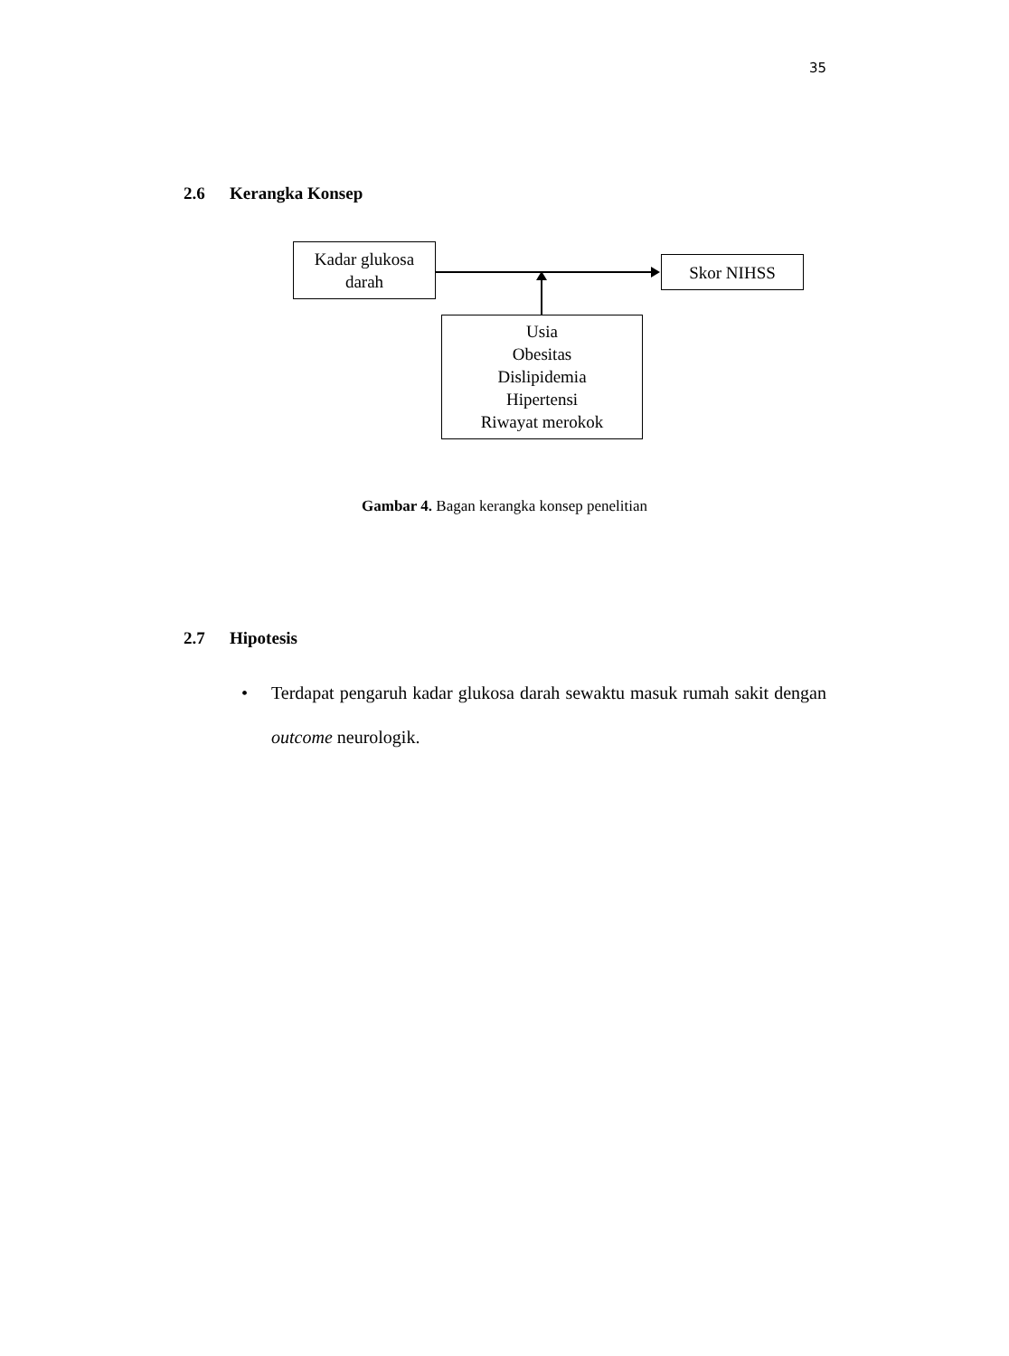35
2.6 Kerangka Konsep
Kadar glukosa
darah
Skor NIHSS
Usia
Obesitas
Dislipidemia
Hipertensi
Riwayat merokok
Gambar 4. Bagan kerangka konsep penelitian
2.7 Hipotesis
• Terdapat pengaruh kadar glukosa darah sewaktu masuk rumah sakit dengan outcome neurologik.